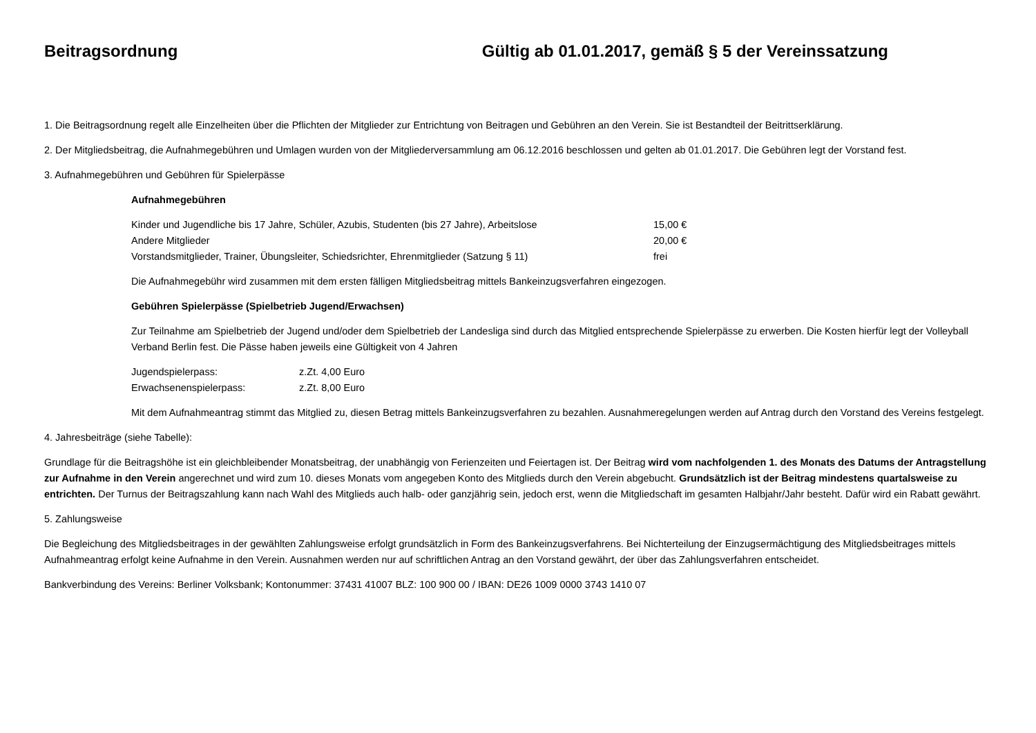Beitragsordnung Gültig ab 01.01.2017, gemäß § 5 der Vereinssatzung
1. Die Beitragsordnung regelt alle Einzelheiten über die Pflichten der Mitglieder zur Entrichtung von Beitragen und Gebühren an den Verein. Sie ist Bestandteil der Beitrittserklärung.
2. Der Mitgliedsbeitrag, die Aufnahmegebühren und Umlagen wurden von der Mitgliederversammlung am 06.12.2016 beschlossen und gelten ab 01.01.2017. Die Gebühren legt der Vorstand fest.
3. Aufnahmegebühren und Gebühren für Spielerpässe
Aufnahmegebühren
| Kinder und Jugendliche bis 17 Jahre, Schüler, Azubis, Studenten (bis 27 Jahre), Arbeitslose | 15,00 € |
| Andere Mitglieder | 20,00 € |
| Vorstandsmitglieder, Trainer, Übungsleiter, Schiedsrichter, Ehrenmitglieder (Satzung § 11) | frei |
Die Aufnahmegebühr wird zusammen mit dem ersten fälligen Mitgliedsbeitrag mittels Bankeinzugsverfahren eingezogen.
Gebühren Spielerpässe (Spielbetrieb Jugend/Erwachsen)
Zur Teilnahme am Spielbetrieb der Jugend und/oder dem Spielbetrieb der Landesliga sind durch das Mitglied entsprechende Spielerpässe zu erwerben. Die Kosten hierfür legt der Volleyball Verband Berlin fest. Die Pässe haben jeweils eine Gültigkeit von 4 Jahren
| Jugendspielerpass: | z.Zt. 4,00 Euro |
| Erwachsenenspielerpass: | z.Zt. 8,00 Euro |
Mit dem Aufnahmeantrag stimmt das Mitglied zu, diesen Betrag mittels Bankeinzugsverfahren zu bezahlen. Ausnahmeregelungen werden auf Antrag durch den Vorstand des Vereins festgelegt.
4. Jahresbeiträge (siehe Tabelle):
Grundlage für die Beitragshöhe ist ein gleichbleibender Monatsbeitrag, der unabhängig von Ferienzeiten und Feiertagen ist. Der Beitrag wird vom nachfolgenden 1. des Monats des Datums der Antragstellung zur Aufnahme in den Verein angerechnet und wird zum 10. dieses Monats vom angegeben Konto des Mitglieds durch den Verein abgebucht. Grundsätzlich ist der Beitrag mindestens quartalsweise zu entrichten. Der Turnus der Beitragszahlung kann nach Wahl des Mitglieds auch halb- oder ganzjährig sein, jedoch erst, wenn die Mitgliedschaft im gesamten Halbjahr/Jahr besteht. Dafür wird ein Rabatt gewährt.
5. Zahlungsweise
Die Begleichung des Mitgliedsbeitrages in der gewählten Zahlungsweise erfolgt grundsätzlich in Form des Bankeinzugsverfahrens. Bei Nichterteilung der Einzugsermächtigung des Mitgliedsbeitrages mittels Aufnahmeantrag erfolgt keine Aufnahme in den Verein. Ausnahmen werden nur auf schriftlichen Antrag an den Vorstand gewährt, der über das Zahlungsverfahren entscheidet.
Bankverbindung des Vereins: Berliner Volksbank; Kontonummer: 37431 41007 BLZ: 100 900 00 / IBAN: DE26 1009 0000 3743 1410 07